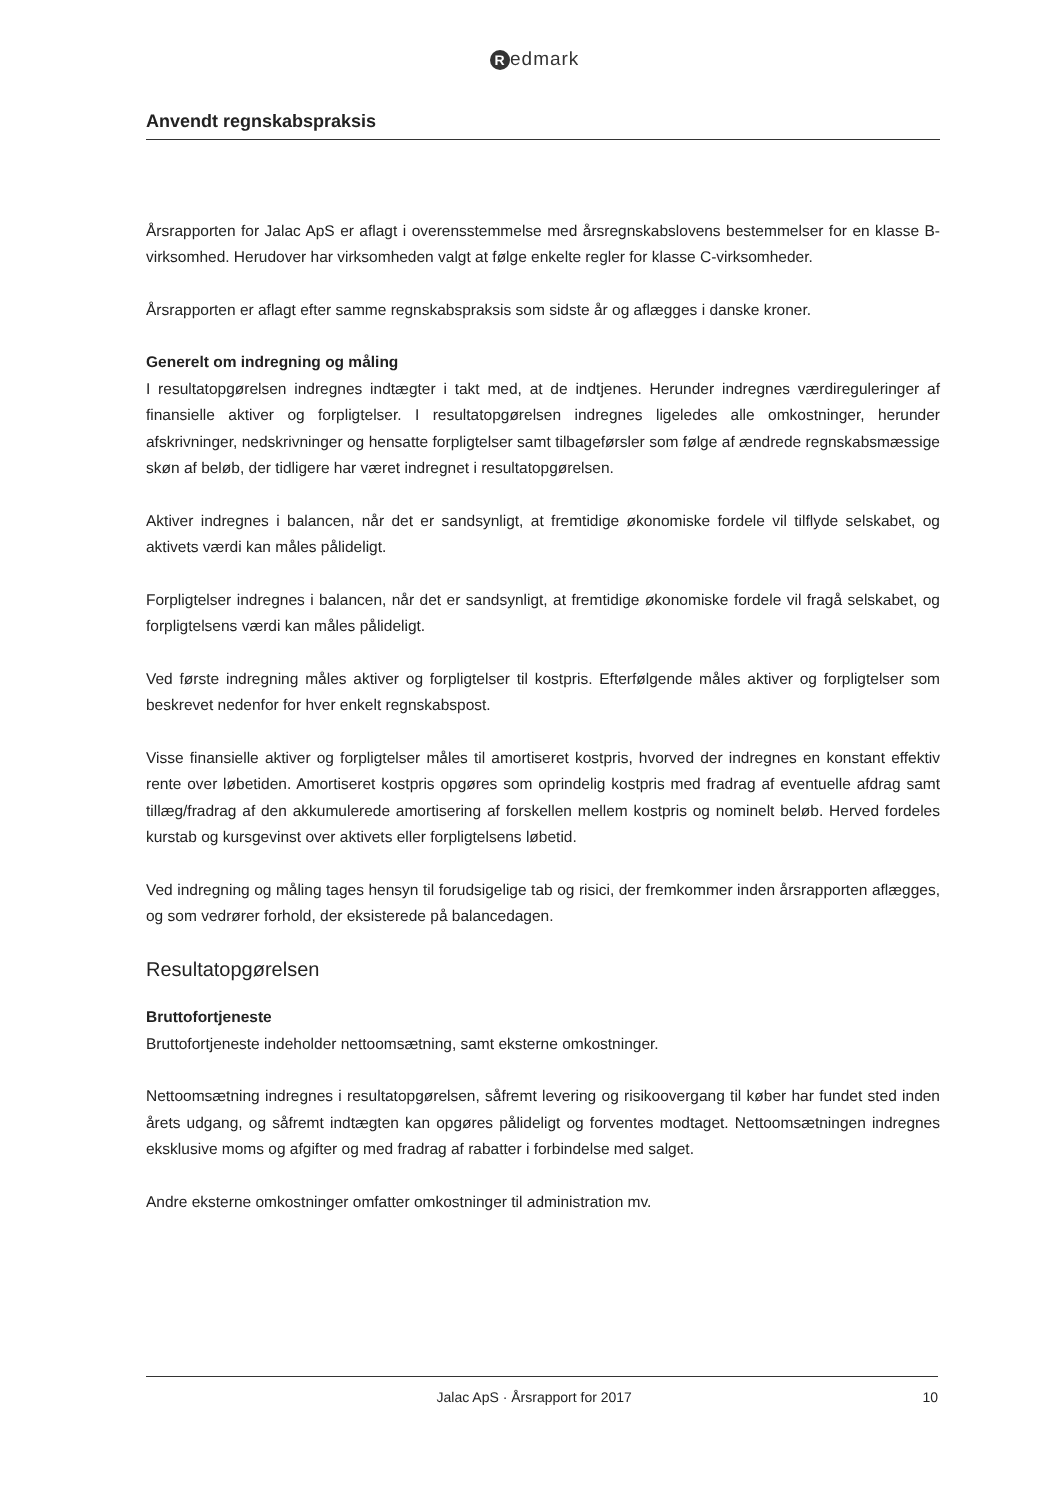Redmark
Anvendt regnskabspraksis
Årsrapporten for Jalac ApS er aflagt i overensstemmelse med årsregnskabslovens bestemmelser for en klasse B-virksomhed. Herudover har virksomheden valgt at følge enkelte regler for klasse C-virksomheder.
Årsrapporten er aflagt efter samme regnskabspraksis som sidste år og aflægges i danske kroner.
Generelt om indregning og måling
I resultatopgørelsen indregnes indtægter i takt med, at de indtjenes. Herunder indregnes værdireguleringer af finansielle aktiver og forpligtelser. I resultatopgørelsen indregnes ligeledes alle omkostninger, herunder afskrivninger, nedskrivninger og hensatte forpligtelser samt tilbageførsler som følge af ændrede regnskabsmæssige skøn af beløb, der tidligere har været indregnet i resultatopgørelsen.
Aktiver indregnes i balancen, når det er sandsynligt, at fremtidige økonomiske fordele vil tilflyde selskabet, og aktivets værdi kan måles pålideligt.
Forpligtelser indregnes i balancen, når det er sandsynligt, at fremtidige økonomiske fordele vil fragå selskabet, og forpligtelsens værdi kan måles pålideligt.
Ved første indregning måles aktiver og forpligtelser til kostpris. Efterfølgende måles aktiver og forpligtelser som beskrevet nedenfor for hver enkelt regnskabspost.
Visse finansielle aktiver og forpligtelser måles til amortiseret kostpris, hvorved der indregnes en konstant effektiv rente over løbetiden. Amortiseret kostpris opgøres som oprindelig kostpris med fradrag af eventuelle afdrag samt tillæg/fradrag af den akkumulerede amortisering af forskellen mellem kostpris og nominelt beløb. Herved fordeles kurstab og kursgevinst over aktivets eller forpligtelsens løbetid.
Ved indregning og måling tages hensyn til forudsigelige tab og risici, der fremkommer inden årsrapporten aflægges, og som vedrører forhold, der eksisterede på balancedagen.
Resultatopgørelsen
Bruttofortjeneste
Bruttofortjeneste indeholder nettoomsætning, samt eksterne omkostninger.
Nettoomsætning indregnes i resultatopgørelsen, såfremt levering og risikoovergang til køber har fundet sted inden årets udgang, og såfremt indtægten kan opgøres pålideligt og forventes modtaget. Nettoomsætningen indregnes eksklusive moms og afgifter og med fradrag af rabatter i forbindelse med salget.
Andre eksterne omkostninger omfatter omkostninger til administration mv.
Jalac ApS · Årsrapport for 2017 10